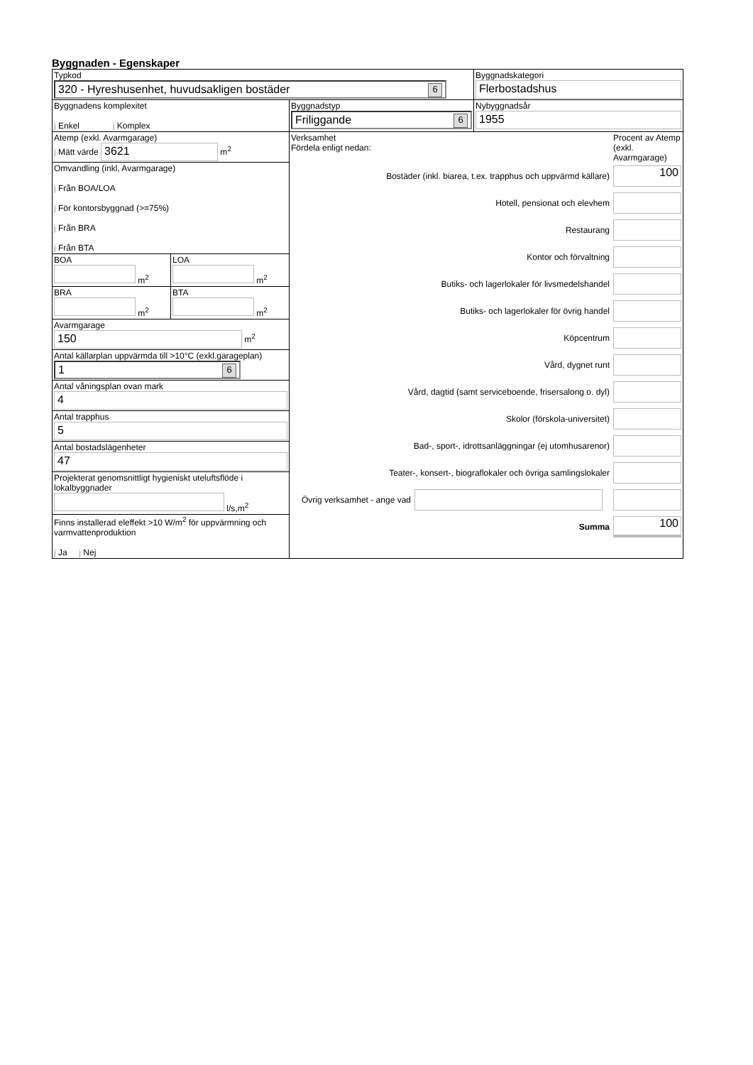Byggnaden - Egenskaper
| Typkod 320 - Hyreshusenhet, huvudsakligen bostäder 6 | | | Byggnadskategori Flerbostadshus |
| Byggnadens komplexitet j Enkel j Komplex | | Byggnadstyp Friliggande 6 | Nybyggnadsår 1955 |
| Atemp (exkl. Avarmgarage) j Mätt värde 3621 m<sup>2</sup> | | Verksamhet Fördela enligt nedan: Procent av Atemp (exkl. Avarmgarage) Bostäder (inkl. biarea, t.ex. trapphus och uppvärmd källare) 100 Hotell, pensionat och elevhem Restaurang Kontor och förvaltning Butiks- och lagerlokaler för livsmedelshandel Butiks- och lagerlokaler för övrig handel Köpcentrum Vård, dygnet runt Vård, dagtid (samt serviceboende, frisersalong o. dyl) Skolor (förskola-universitet) Bad-, sport-, idrottsanläggningar (ej utomhusarenor) Teater-, konsert-, biograflokaler och övriga samlingslokaler Övrig verksamhet - ange vad Summa 100 | |
| Omvandling (inkl, Avarmgarage) j Från BOA/LOA j För kontorsbyggnad (>=75%) j Från BRA j Från BTA | | | |
| BOA m<sup>2</sup> | LOA m<sup>2</sup> | | |
| BRA m<sup>2</sup> | BTA m<sup>2</sup> | | |
| Avarmgarage 150 m<sup>2</sup> | | | |
| Antal källarplan uppvärmda till >10°C (exkl.garageplan) 1 6 | | | |
| Antal våningsplan ovan mark 4 | | | |
| Antal trapphus 5 | | | |
| Antal bostadslägenheter 47 | | | |
| Projekterat genomsnittligt hygieniskt uteluftsflöde i lokalbyggnader l/s,m<sup>2</sup> | | | |
| Finns installerad eleffekt >10 W/m<sup>2</sup> för uppvärmning och varmvattenproduktion j Ja j Nej | | | |